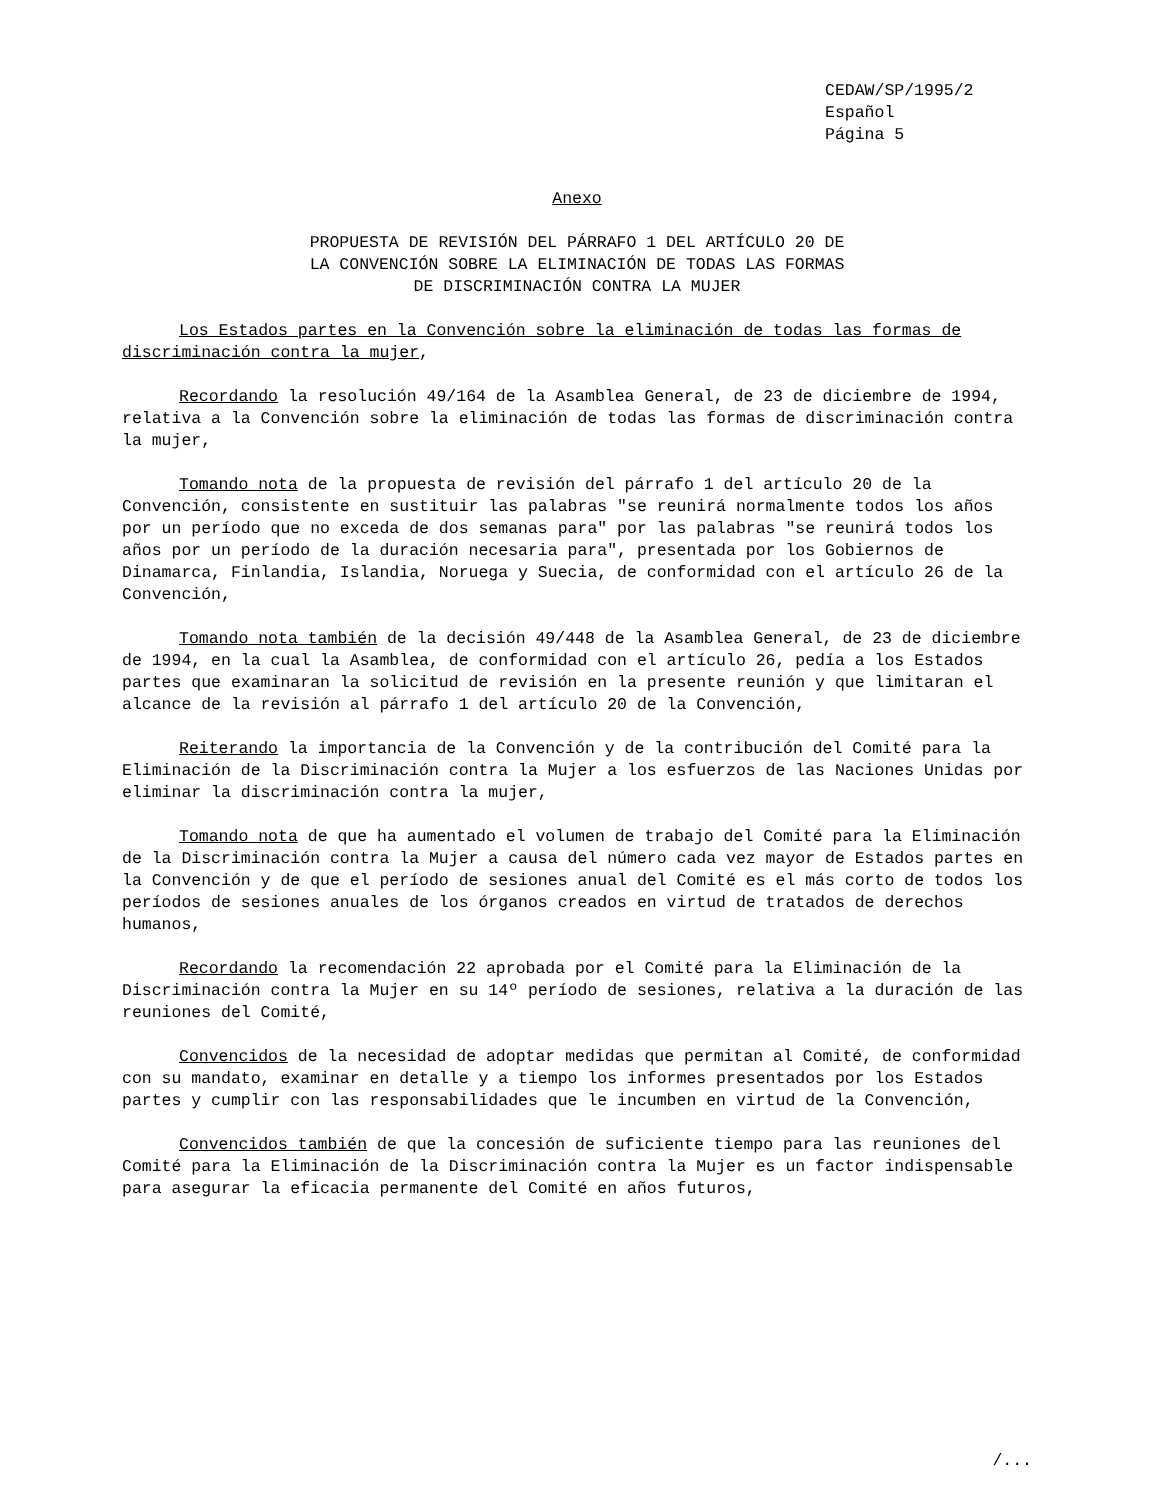CEDAW/SP/1995/2
Español
Página 5
Anexo
PROPUESTA DE REVISIÓN DEL PÁRRAFO 1 DEL ARTÍCULO 20 DE
LA CONVENCIÓN SOBRE LA ELIMINACIÓN DE TODAS LAS FORMAS
DE DISCRIMINACIÓN CONTRA LA MUJER
Los Estados partes en la Convención sobre la eliminación de todas las formas de discriminación contra la mujer,
Recordando la resolución 49/164 de la Asamblea General, de 23 de diciembre de 1994, relativa a la Convención sobre la eliminación de todas las formas de discriminación contra la mujer,
Tomando nota de la propuesta de revisión del párrafo 1 del artículo 20 de la Convención, consistente en sustituir las palabras "se reunirá normalmente todos los años por un período que no exceda de dos semanas para" por las palabras "se reunirá todos los años por un período de la duración necesaria para", presentada por los Gobiernos de Dinamarca, Finlandia, Islandia, Noruega y Suecia, de conformidad con el artículo 26 de la Convención,
Tomando nota también de la decisión 49/448 de la Asamblea General, de 23 de diciembre de 1994, en la cual la Asamblea, de conformidad con el artículo 26, pedía a los Estados partes que examinaran la solicitud de revisión en la presente reunión y que limitaran el alcance de la revisión al párrafo 1 del artículo 20 de la Convención,
Reiterando la importancia de la Convención y de la contribución del Comité para la Eliminación de la Discriminación contra la Mujer a los esfuerzos de las Naciones Unidas por eliminar la discriminación contra la mujer,
Tomando nota de que ha aumentado el volumen de trabajo del Comité para la Eliminación de la Discriminación contra la Mujer a causa del número cada vez mayor de Estados partes en la Convención y de que el período de sesiones anual del Comité es el más corto de todos los períodos de sesiones anuales de los órganos creados en virtud de tratados de derechos humanos,
Recordando la recomendación 22 aprobada por el Comité para la Eliminación de la Discriminación contra la Mujer en su 14º período de sesiones, relativa a la duración de las reuniones del Comité,
Convencidos de la necesidad de adoptar medidas que permitan al Comité, de conformidad con su mandato, examinar en detalle y a tiempo los informes presentados por los Estados partes y cumplir con las responsabilidades que le incumben en virtud de la Convención,
Convencidos también de que la concesión de suficiente tiempo para las reuniones del Comité para la Eliminación de la Discriminación contra la Mujer es un factor indispensable para asegurar la eficacia permanente del Comité en años futuros,
/...